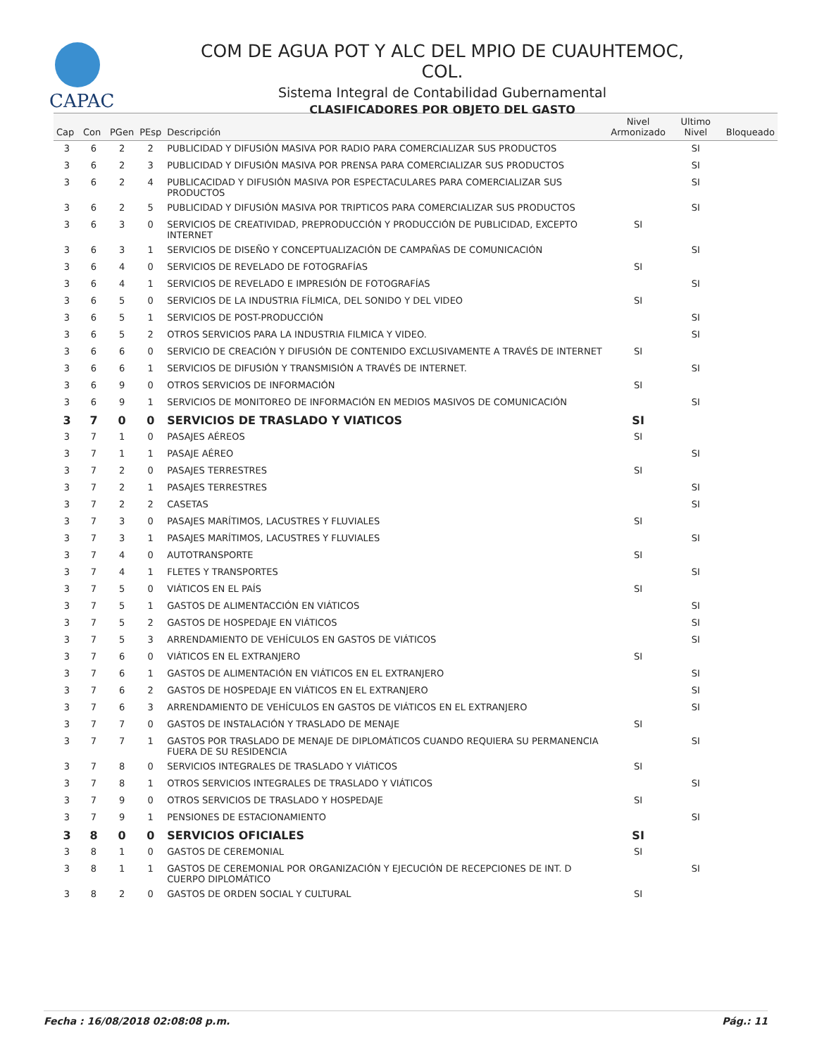CAPAC
COM DE AGUA POT Y ALC DEL MPIO DE CUAUHTEMOC, COL.
Sistema Integral de Contabilidad Gubernamental
CLASIFICADORES POR OBJETO DEL GASTO
| Cap | Con | PGen | PEsp | Descripción | Nivel Armonizado | Ultimo Nivel | Bloqueado |
| --- | --- | --- | --- | --- | --- | --- | --- |
| 3 | 6 | 2 | 2 | PUBLICIDAD Y DIFUSIÓN MASIVA POR RADIO PARA COMERCIALIZAR SUS PRODUCTOS | | SI | |
| 3 | 6 | 2 | 3 | PUBLICIDAD Y DIFUSIÓN MASIVA POR PRENSA PARA COMERCIALIZAR SUS PRODUCTOS | | SI | |
| 3 | 6 | 2 | 4 | PUBLICACIDAD Y DIFUSIÓN MASIVA POR ESPECTACULARES PARA COMERCIALIZAR SUS PRODUCTOS | | SI | |
| 3 | 6 | 2 | 5 | PUBLICIDAD Y DIFUSIÓN MASIVA POR TRIPTICOS PARA COMERCIALIZAR SUS PRODUCTOS | | SI | |
| 3 | 6 | 3 | 0 | SERVICIOS DE CREATIVIDAD, PREPRODUCCIÓN Y PRODUCCIÓN DE PUBLICIDAD, EXCEPTO INTERNET | SI | | |
| 3 | 6 | 3 | 1 | SERVICIOS DE DISEÑO Y CONCEPTUALIZACIÓN DE CAMPAÑAS DE COMUNICACIÓN | | SI | |
| 3 | 6 | 4 | 0 | SERVICIOS DE REVELADO DE FOTOGRAFÍAS | SI | | |
| 3 | 6 | 4 | 1 | SERVICIOS DE REVELADO E IMPRESIÓN DE FOTOGRAFÍAS | | SI | |
| 3 | 6 | 5 | 0 | SERVICIOS DE LA INDUSTRIA FÍLMICA, DEL SONIDO Y DEL VIDEO | SI | | |
| 3 | 6 | 5 | 1 | SERVICIOS DE POST-PRODUCCIÓN | | SI | |
| 3 | 6 | 5 | 2 | OTROS SERVICIOS PARA LA INDUSTRIA FILMICA Y VIDEO. | | SI | |
| 3 | 6 | 6 | 0 | SERVICIO DE CREACIÓN Y DIFUSIÓN DE CONTENIDO EXCLUSIVAMENTE A TRAVÉS DE INTERNET | SI | | |
| 3 | 6 | 6 | 1 | SERVICIOS DE DIFUSIÓN Y TRANSMISIÓN A TRAVÉS DE INTERNET. | | SI | |
| 3 | 6 | 9 | 0 | OTROS SERVICIOS DE INFORMACIÓN | SI | | |
| 3 | 6 | 9 | 1 | SERVICIOS DE MONITOREO DE INFORMACIÓN EN MEDIOS MASIVOS DE COMUNICACIÓN | | SI | |
| 3 | 7 | 0 | 0 | SERVICIOS DE TRASLADO Y VIATICOS | SI | | |
| 3 | 7 | 1 | 0 | PASAJES AÉREOS | SI | | |
| 3 | 7 | 1 | 1 | PASAJE AÉREO | | SI | |
| 3 | 7 | 2 | 0 | PASAJES TERRESTRES | SI | | |
| 3 | 7 | 2 | 1 | PASAJES TERRESTRES | | SI | |
| 3 | 7 | 2 | 2 | CASETAS | | SI | |
| 3 | 7 | 3 | 0 | PASAJES MARÍTIMOS, LACUSTRES Y FLUVIALES | SI | | |
| 3 | 7 | 3 | 1 | PASAJES MARÍTIMOS, LACUSTRES Y FLUVIALES | | SI | |
| 3 | 7 | 4 | 0 | AUTOTRANSPORTE | SI | | |
| 3 | 7 | 4 | 1 | FLETES Y TRANSPORTES | | SI | |
| 3 | 7 | 5 | 0 | VIÁTICOS EN EL PAÍS | SI | | |
| 3 | 7 | 5 | 1 | GASTOS DE ALIMENTACCIÓN EN VIÁTICOS | | SI | |
| 3 | 7 | 5 | 2 | GASTOS DE HOSPEDAJE EN VIÁTICOS | | SI | |
| 3 | 7 | 5 | 3 | ARRENDAMIENTO DE VEHÍCULOS EN GASTOS DE VIÁTICOS | | SI | |
| 3 | 7 | 6 | 0 | VIÁTICOS EN EL EXTRANJERO | SI | | |
| 3 | 7 | 6 | 1 | GASTOS DE ALIMENTACIÓN EN VIÁTICOS EN EL EXTRANJERO | | SI | |
| 3 | 7 | 6 | 2 | GASTOS DE HOSPEDAJE EN VIÁTICOS EN EL EXTRANJERO | | SI | |
| 3 | 7 | 6 | 3 | ARRENDAMIENTO DE VEHÍCULOS EN GASTOS DE VIÁTICOS EN EL EXTRANJERO | | SI | |
| 3 | 7 | 7 | 0 | GASTOS DE INSTALACIÓN Y TRASLADO DE MENAJE | SI | | |
| 3 | 7 | 7 | 1 | GASTOS POR TRASLADO DE MENAJE DE DIPLOMÁTICOS CUANDO REQUIERA SU PERMANENCIA FUERA DE SU RESIDENCIA | | SI | |
| 3 | 7 | 8 | 0 | SERVICIOS INTEGRALES DE TRASLADO Y VIÁTICOS | SI | | |
| 3 | 7 | 8 | 1 | OTROS SERVICIOS INTEGRALES DE TRASLADO Y VIÁTICOS | | SI | |
| 3 | 7 | 9 | 0 | OTROS SERVICIOS DE TRASLADO Y HOSPEDAJE | SI | | |
| 3 | 7 | 9 | 1 | PENSIONES DE ESTACIONAMIENTO | | SI | |
| 3 | 8 | 0 | 0 | SERVICIOS OFICIALES | SI | | |
| 3 | 8 | 1 | 0 | GASTOS DE CEREMONIAL | SI | | |
| 3 | 8 | 1 | 1 | GASTOS DE CEREMONIAL POR ORGANIZACIÓN Y EJECUCIÓN DE RECEPCIONES DE INT. D CUERPO DIPLOMÁTICO | | SI | |
| 3 | 8 | 2 | 0 | GASTOS DE ORDEN SOCIAL Y CULTURAL | SI | | |
Fecha : 16/08/2018 02:08:08 p.m. Pág.: 11